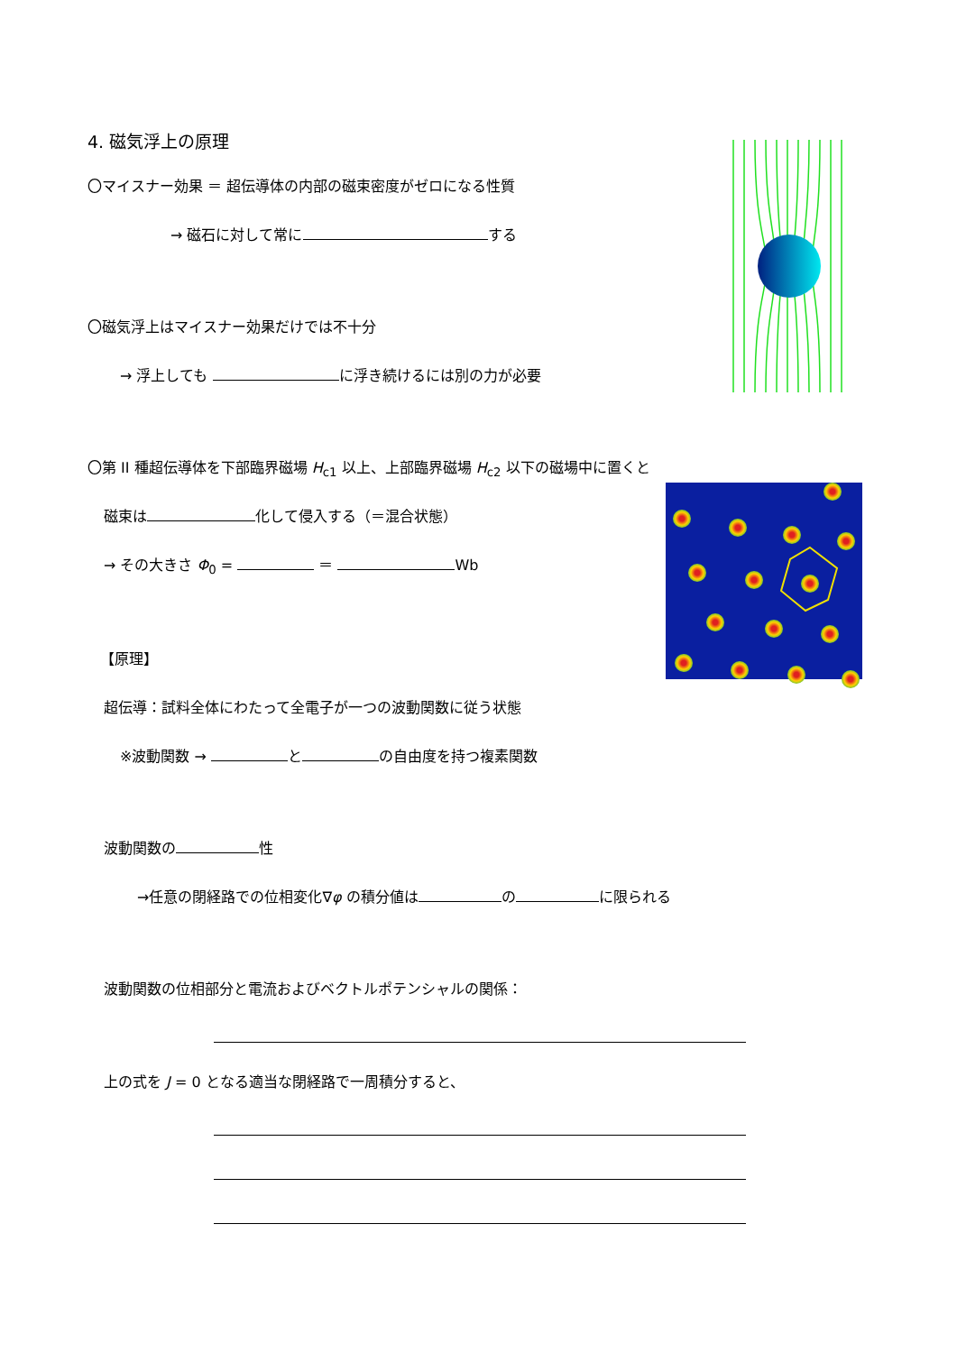4. 磁気浮上の原理
〇マイスナー効果 ＝ 超伝導体の内部の磁束密度がゼロになる性質
→ 磁石に対して常に する
〇磁気浮上はマイスナー効果だけでは不十分
→ 浮上しても に浮き続けるには別の力が必要
〇第 II 種超伝導体を下部臨界磁場 H<sub>c1</sub> 以上、上部臨界磁場 H<sub>c2</sub> 以下の磁場中に置くと
磁束は 化して侵入する（＝混合状態）
→ その大きさ Φ<sub>0</sub> = ＝ Wb
【原理】
超伝導：試料全体にわたって全電子が一つの波動関数に従う状態
※波動関数 → と の自由度を持つ複素関数
波動関数の 性
→任意の閉経路での位相変化∇φ の積分値は の に限られる
波動関数の位相部分と電流およびベクトルポテンシャルの関係：
上の式を J = 0 となる適当な閉経路で一周積分すると、